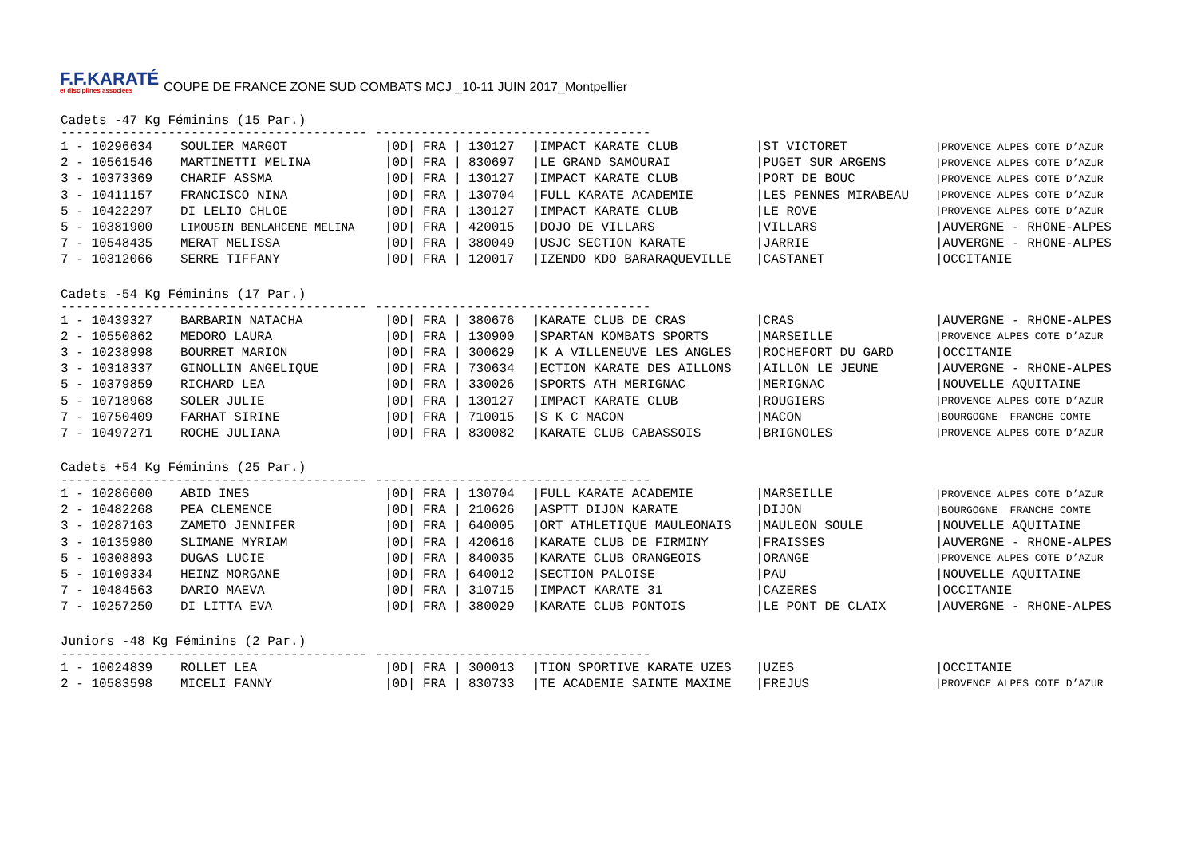F.F.KARATÉ
et disciplines associées
COUPE DE FRANCE ZONE SUD COMBATS MCJ _10-11 JUIN 2017_Montpellier
Cadets -47 Kg Féminins (15 Par.)
---------------------------------------- ------------------------------------
| 1 - 10296634 | SOULIER MARGOT | /0D/ FRA / | 130127 | /IMPACT KARATE CLUB | /ST VICTORET | /PROVENCE ALPES COTE D’AZUR |
| 2 - 10561546 | MARTINETTI MELINA | /0D/ FRA / | 830697 | /LE GRAND SAMOURAI | /PUGET SUR ARGENS | /PROVENCE ALPES COTE D’AZUR |
| 3 - 10373369 | CHARIF ASSMA | /0D/ FRA / | 130127 | /IMPACT KARATE CLUB | /PORT DE BOUC | /PROVENCE ALPES COTE D’AZUR |
| 3 - 10411157 | FRANCISCO NINA | /0D/ FRA / | 130704 | /FULL KARATE ACADEMIE | /LES PENNES MIRABEAU | /PROVENCE ALPES COTE D’AZUR |
| 5 - 10422297 | DI LELIO CHLOE | /0D/ FRA / | 130127 | /IMPACT KARATE CLUB | /LE ROVE | /PROVENCE ALPES COTE D’AZUR |
| 5 - 10381900 | LIMOUSIN BENLAHCENE MELINA | /0D/ FRA / | 420015 | /DOJO DE VILLARS | /VILLARS | /AUVERGNE - RHONE-ALPES |
| 7 - 10548435 | MERAT MELISSA | /0D/ FRA / | 380049 | /USJC SECTION KARATE | /JARRIE | /AUVERGNE - RHONE-ALPES |
| 7 - 10312066 | SERRE TIFFANY | /0D/ FRA / | 120017 | /IZENDO KDO BARARAQUEVILLE | /CASTANET | /OCCITANIE |
Cadets -54 Kg Féminins (17 Par.)
---------------------------------------- ------------------------------------
| 1 - 10439327 | BARBARIN NATACHA | /0D/ FRA / | 380676 | /KARATE CLUB DE CRAS | /CRAS | /AUVERGNE - RHONE-ALPES |
| 2 - 10550862 | MEDORO LAURA | /0D/ FRA / | 130900 | /SPARTAN KOMBATS SPORTS | /MARSEILLE | /PROVENCE ALPES COTE D’AZUR |
| 3 - 10238998 | BOURRET MARION | /0D/ FRA / | 300629 | /K A VILLENEUVE LES ANGLES | /ROCHEFORT DU GARD | /OCCITANIE |
| 3 - 10318337 | GINOLLIN ANGELIQUE | /0D/ FRA / | 730634 | /ECTION KARATE DES AILLONS | /AILLON LE JEUNE | /AUVERGNE - RHONE-ALPES |
| 5 - 10379859 | RICHARD LEA | /0D/ FRA / | 330026 | /SPORTS ATH MERIGNAC | /MERIGNAC | /NOUVELLE AQUITAINE |
| 5 - 10718968 | SOLER JULIE | /0D/ FRA / | 130127 | /IMPACT KARATE CLUB | /ROUGIERS | /PROVENCE ALPES COTE D’AZUR |
| 7 - 10750409 | FARHAT SIRINE | /0D/ FRA / | 710015 | /S K C MACON | /MACON | /BOURGOGNE FRANCHE COMTE |
| 7 - 10497271 | ROCHE JULIANA | /0D/ FRA / | 830082 | /KARATE CLUB CABASSOIS | /BRIGNOLES | /PROVENCE ALPES COTE D’AZUR |
Cadets +54 Kg Féminins (25 Par.)
---------------------------------------- ------------------------------------
| 1 - 10286600 | ABID INES | /0D/ FRA / | 130704 | /FULL KARATE ACADEMIE | /MARSEILLE | /PROVENCE ALPES COTE D’AZUR |
| 2 - 10482268 | PEA CLEMENCE | /0D/ FRA / | 210626 | /ASPTT DIJON KARATE | /DIJON | /BOURGOGNE FRANCHE COMTE |
| 3 - 10287163 | ZAMETO JENNIFER | /0D/ FRA / | 640005 | /ORT ATHLETIQUE MAULEONAIS | /MAULEON SOULE | /NOUVELLE AQUITAINE |
| 3 - 10135980 | SLIMANE MYRIAM | /0D/ FRA / | 420616 | /KARATE CLUB DE FIRMINY | /FRAISSES | /AUVERGNE - RHONE-ALPES |
| 5 - 10308893 | DUGAS LUCIE | /0D/ FRA / | 840035 | /KARATE CLUB ORANGEOIS | /ORANGE | /PROVENCE ALPES COTE D’AZUR |
| 5 - 10109334 | HEINZ MORGANE | /0D/ FRA / | 640012 | /SECTION PALOISE | /PAU | /NOUVELLE AQUITAINE |
| 7 - 10484563 | DARIO MAEVA | /0D/ FRA / | 310715 | /IMPACT KARATE 31 | /CAZERES | /OCCITANIE |
| 7 - 10257250 | DI LITTA EVA | /0D/ FRA / | 380029 | /KARATE CLUB PONTOIS | /LE PONT DE CLAIX | /AUVERGNE - RHONE-ALPES |
Juniors -48 Kg Féminins (2 Par.)
---------------------------------------- ------------------------------------
| 1 - 10024839 | ROLLET LEA | /0D/ FRA / | 300013 | /TION SPORTIVE KARATE UZES | /UZES | /OCCITANIE |
| 2 - 10583598 | MICELI FANNY | /0D/ FRA / | 830733 | /TE ACADEMIE SAINTE MAXIME | /FREJUS | /PROVENCE ALPES COTE D’AZUR |